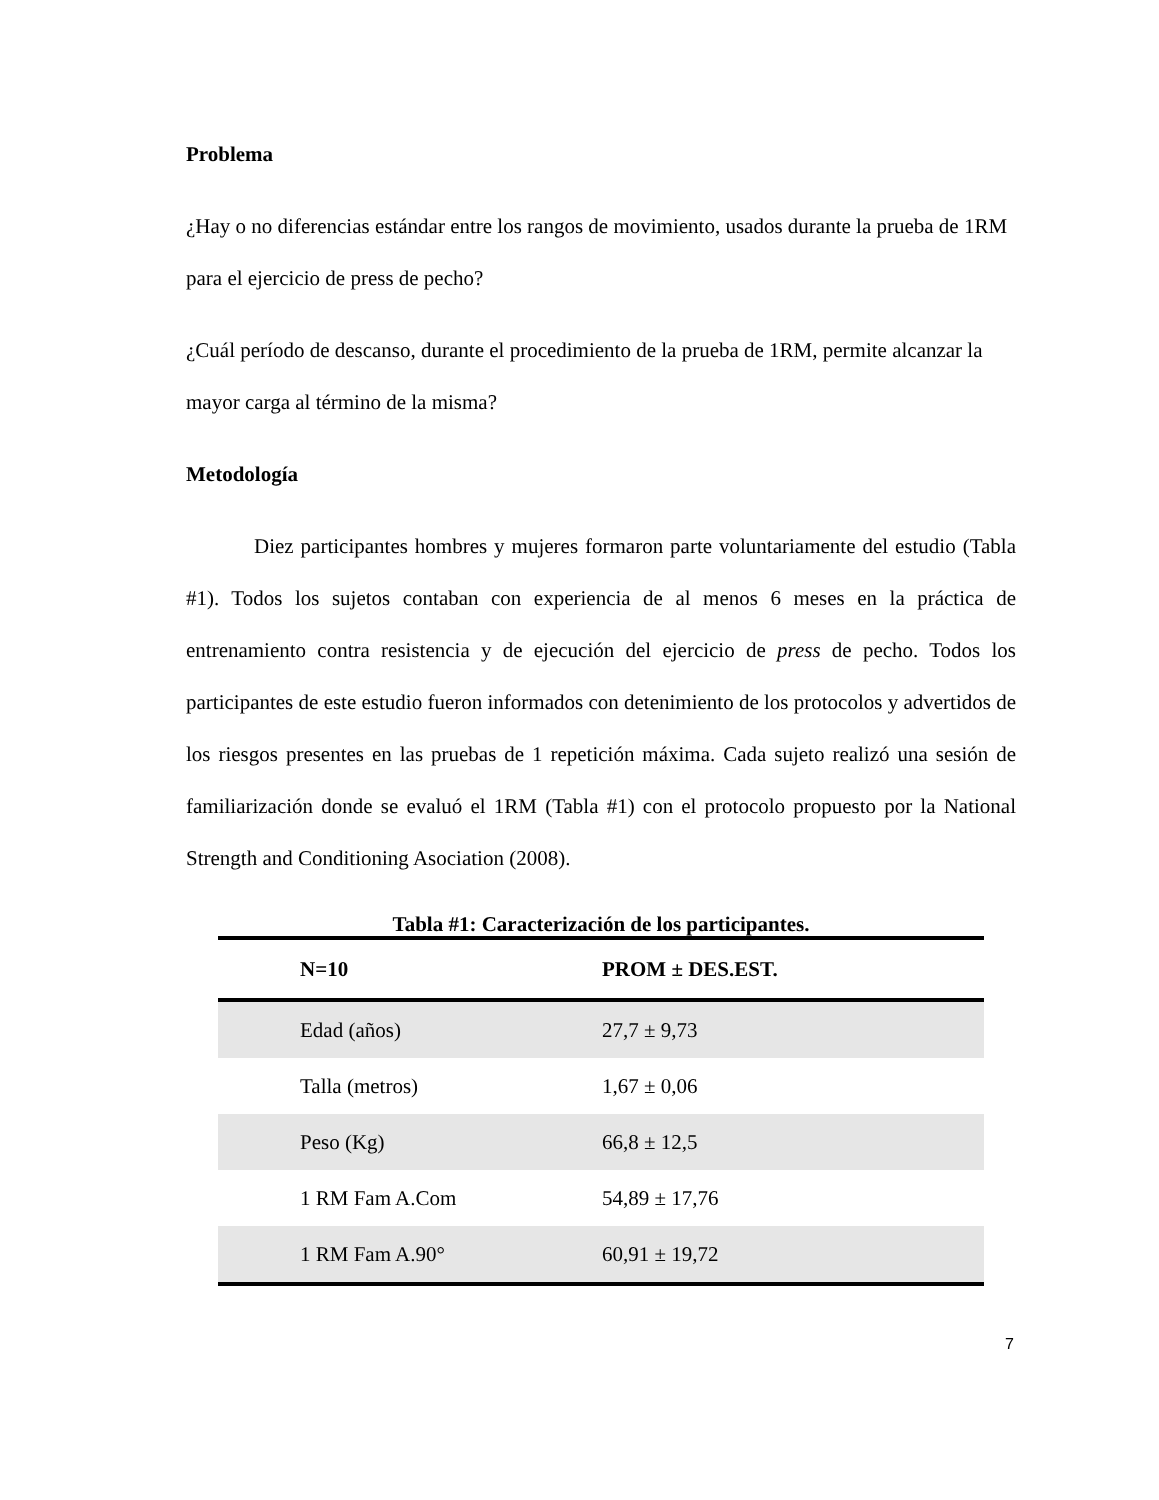Problema
¿Hay o no diferencias estándar entre los rangos de movimiento, usados durante la prueba de 1RM para el ejercicio de press de pecho?
¿Cuál período de descanso, durante el procedimiento de la prueba de 1RM, permite alcanzar la mayor carga al término de la misma?
Metodología
Diez participantes hombres y mujeres formaron parte voluntariamente del estudio (Tabla #1). Todos los sujetos contaban con experiencia de al menos 6 meses en la práctica de entrenamiento contra resistencia y de ejecución del ejercicio de press de pecho. Todos los participantes de este estudio fueron informados con detenimiento de los protocolos y advertidos de los riesgos presentes en las pruebas de 1 repetición máxima. Cada sujeto realizó una sesión de familiarización donde se evaluó el 1RM (Tabla #1) con el protocolo propuesto por la National Strength and Conditioning Asociation (2008).
Tabla #1: Caracterización de los participantes.
| N=10 | PROM ± DES.EST. |
| --- | --- |
| Edad (años) | 27,7 ± 9,73 |
| Talla (metros) | 1,67 ± 0,06 |
| Peso (Kg) | 66,8 ± 12,5 |
| 1 RM Fam A.Com | 54,89 ± 17,76 |
| 1 RM Fam A.90° | 60,91 ± 19,72 |
7